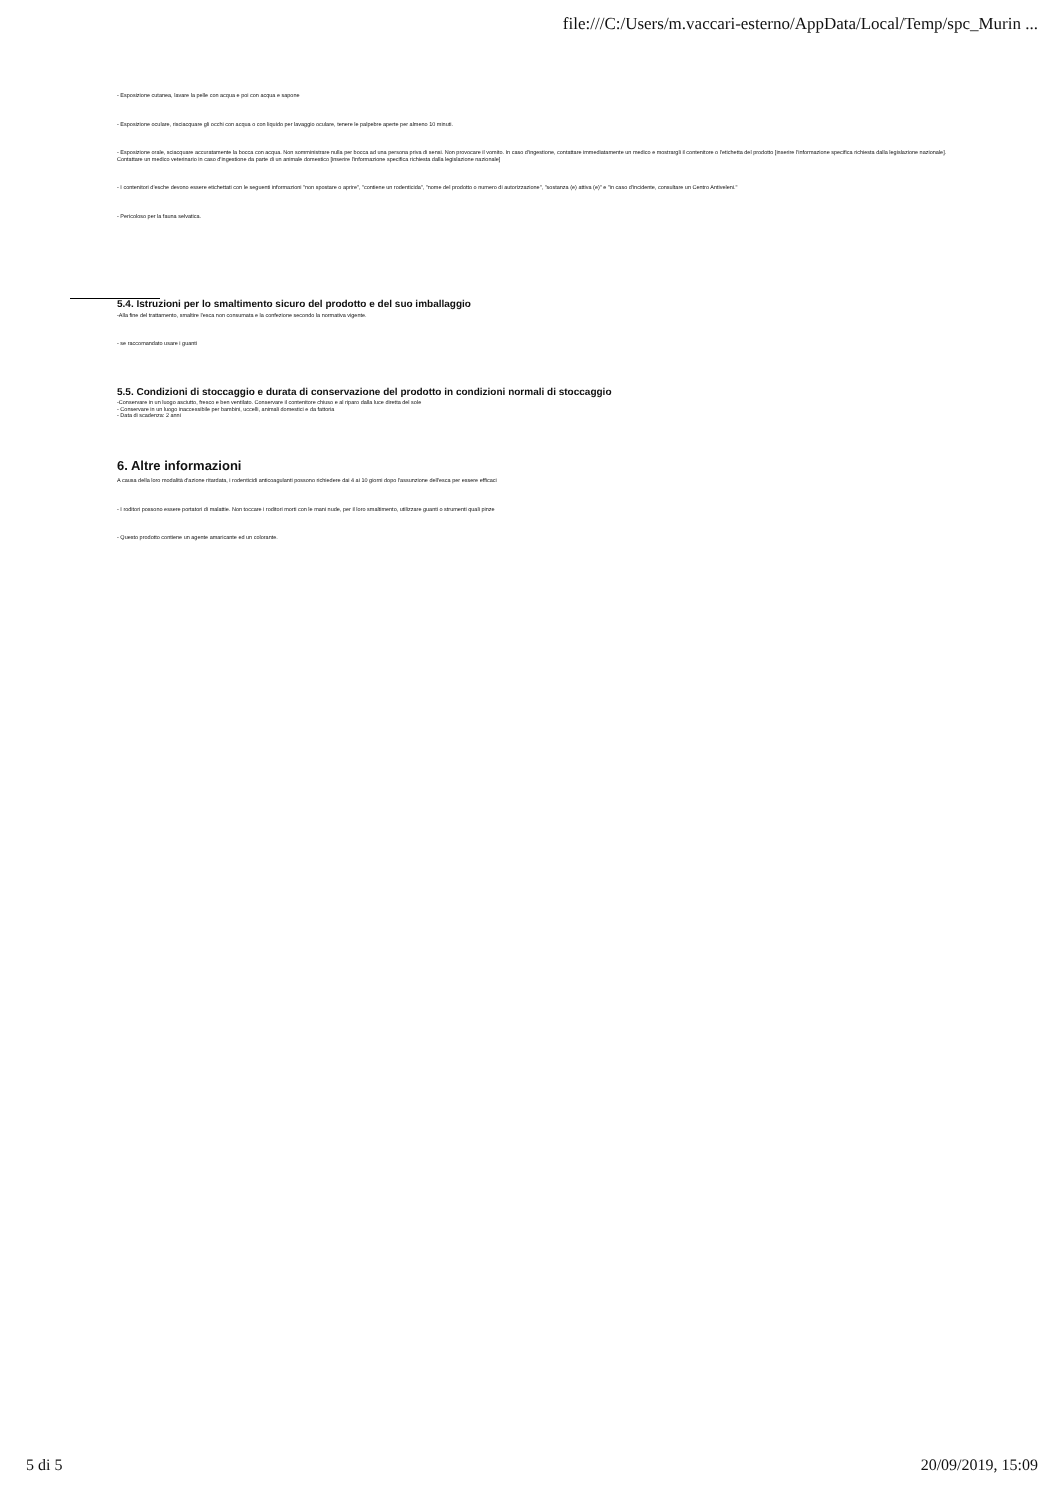file:///C:/Users/m.vaccari-esterno/AppData/Local/Temp/spc_Murin ...
- Esposizione cutanea, lavare la pelle con acqua e poi con acqua e sapone
- Esposizione oculare, risciacquare gli occhi con acqua o con liquido per lavaggio oculare, tenere le palpebre aperte per almeno 10 minuti.
- Esposizione orale, sciacquare accuratamente la bocca con acqua. Non somministrare nulla per bocca ad una persona priva di sensi. Non provocare il vomito. In caso d'ingestione, contattare immediatamente un medico e mostrargli il contenitore o l'etichetta del prodotto [inserire l'informazione specifica richiesta dalla legislazione nazionale]. Contattare un medico veterinario in caso d'ingestione da parte di un animale domestico [inserire l'informazione specifica richiesta dalla legislazione nazionale]
- I contenitori d'esche devono essere etichettati con le seguenti informazioni "non spostare o aprire", "contiene un rodenticida", "nome del prodotto o numero di autorizzazione", "sostanza (e) attiva (e)" e "in caso d'incidente, consultare un Centro Antiveleni."
- Pericoloso per la fauna selvatica.
5.4. Istruzioni per lo smaltimento sicuro del prodotto e del suo imballaggio
-Alla fine del trattamento, smaltire l'esca non consumata e la confezione secondo la normativa vigente.
- se raccomandato usare i guanti
5.5. Condizioni di stoccaggio e durata di conservazione del prodotto in condizioni normali di stoccaggio
-Conservare in un luogo asciutto, fresco e ben ventilato. Conservare il contenitore chiuso e al riparo dalla luce diretta del sole
- Conservare in un luogo inaccessibile per bambini, uccelli, animali domestici e da fattoria
- Data di scadenza: 2 anni
6. Altre informazioni
A causa della loro modalità d'azione ritardata, i rodenticidi anticoagulanti possono richiedere dai 4 ai 10 giorni dopo l'assunzione dell'esca per essere efficaci
- I roditori possono essere portatori di malattie. Non toccare i roditori morti con le mani nude, per il loro smaltimento, utilizzare guanti o strumenti quali pinze
- Questo prodotto contiene un agente amaricante ed un colorante.
5 di 5 20/09/2019, 15:09